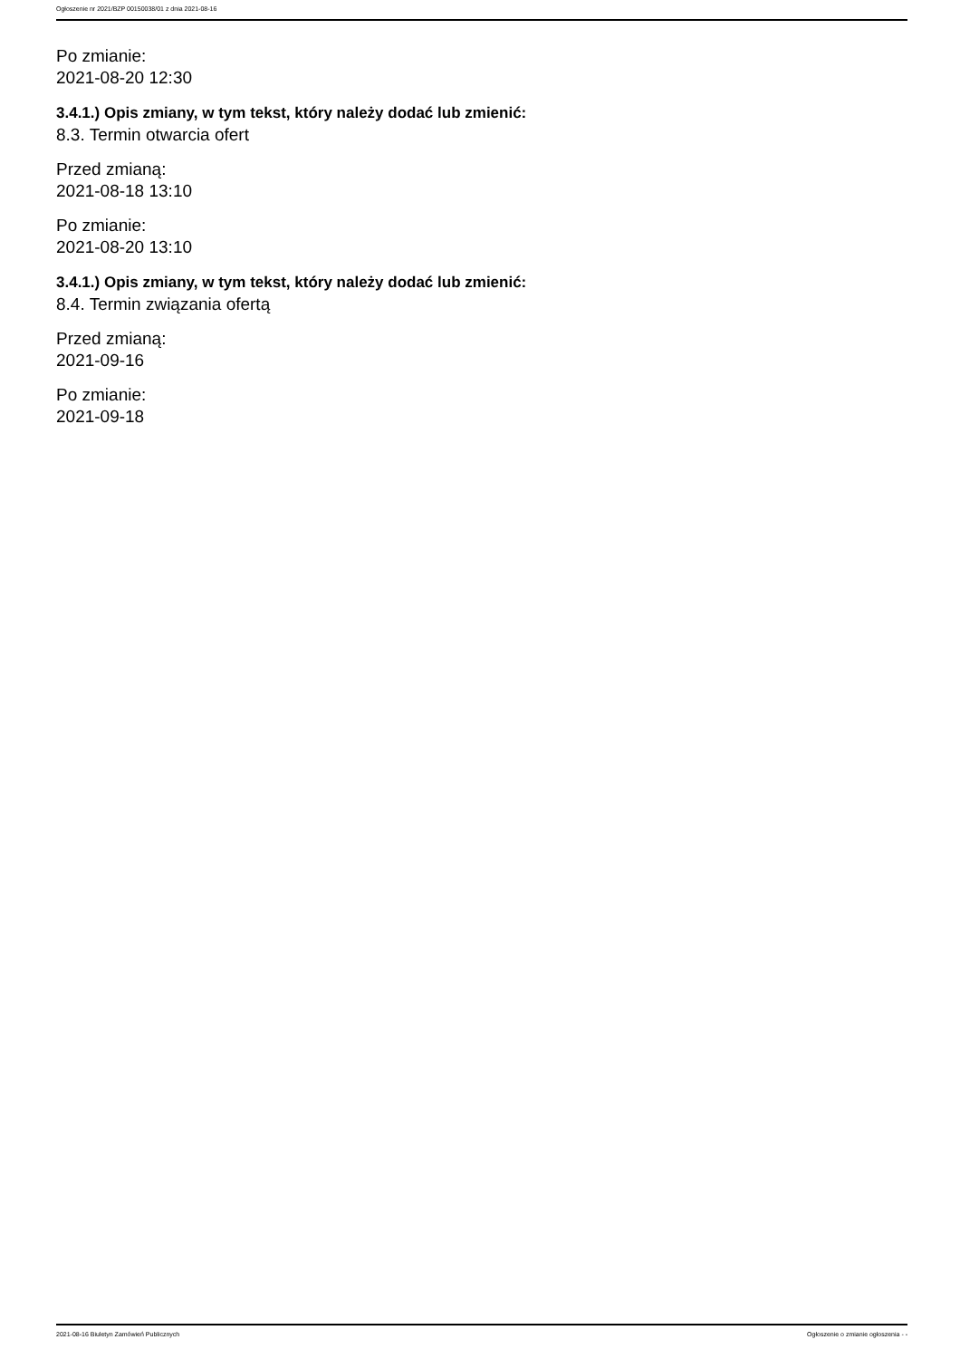Ogłoszenie nr 2021/BZP 00150038/01 z dnia 2021-08-16
Po zmianie:
2021-08-20 12:30
3.4.1.) Opis zmiany, w tym tekst, który należy dodać lub zmienić:
8.3. Termin otwarcia ofert
Przed zmianą:
2021-08-18 13:10
Po zmianie:
2021-08-20 13:10
3.4.1.) Opis zmiany, w tym tekst, który należy dodać lub zmienić:
8.4. Termin związania ofertą
Przed zmianą:
2021-09-16
Po zmianie:
2021-09-18
2021-08-16 Biuletyn Zamówień Publicznych Ogłoszenie o zmianie ogłoszenia - -